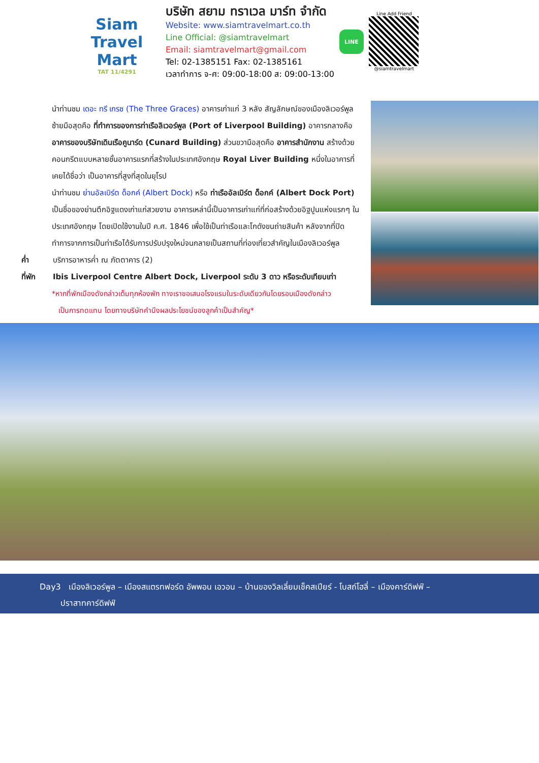Siam
Travel Mart
TAT 11/4291
บริษัท สยาม ทราเวล มาร์ท จำกัด
Website: www.siamtravelmart.co.th
Line Official: @siamtravelmart
Email: siamtravelmart@gmail.com
Tel: 02-1385151 Fax: 02-1385161
เวลาทำการ จ-ศ: 09:00-18:00 ส: 09:00-13:00
LINE
Line Add Friend
@siamtravelmart
นำท่านชม เดอะ ทรี เกรซ (The Three Graces) อาคารเก่าแก่ 3 หลัง สัญลักษณ์ของเมืองลิเวอร์พูล ซ้ายมือสุดคือ ที่ทำการของการท่าเรือลิเวอร์พูล (Port of Liverpool Building) อาคารกลางคือ อาคารของบริษัทเดินเรือคูนาร์ด (Cunard Building) ส่วนขวามือสุดคือ อาคารสำนักงาน สร้างด้วยคอนกรีตแบบหลายชั้นอาคารแรกที่สร้างในประเทศอังกฤษ Royal Liver Building หนึ่งในอาคารที่เคยได้ชื่อว่า เป็นอาคารที่สูงที่สุดในยุโรป
นำท่านชม ย่านอัลเบิร์ต ด็อกค์ (Albert Dock) หรือ ท่าเรืออัลเบิร์ต ด็อกค์ (Albert Dock Port) เป็นชื่อของย่านตึกอิฐแดงเก่าแก่สวยงาม อาคารเหล่านี้เป็นอาคารเก่าแก่ที่ก่อสร้างด้วยอิฐปูนแห่งแรกๆ ในประเทศอังกฤษ โดยเปิดใช้งานในปี ค.ศ. 1846 เพื่อใช้เป็นท่าเรือและโกดังขนถ่ายสินค้า หลังจากที่ปิดทำการจากการเป็นท่าเรือได้รับการปรับปรุงใหม่จนกลายเป็นสถานที่ท่องเที่ยวสำคัญในเมืองลิเวอร์พูล
ค่ำ บริการอาหารค่ำ ณ ภัตตาคาร (2)
ที่พัก Ibis Liverpool Centre Albert Dock, Liverpool ระดับ 3 ดาว หรือระดับเทียบเท่า
*หากที่พักเมืองดังกล่าวเต็มทุกห้องพัก ทางเราขอเสนอโรงแรมในระดับเดียวกันโดยรอบเมืองดังกล่าว
เป็นการทดแทน โดยทางบริษัทคำนึงผลประโยชน์ของลูกค้าเป็นสำคัญ*
Day3 เมืองลิเวอร์พูล – เมืองสแตรทฟอร์ด อัพพอน เอวอน – บ้านของวิลเลี่ยมเช็คสเปียร์ - โบสถ์โฮลี่ – เมืองคาร์ดิฟฟ์ –
ปราสาทคาร์ดิฟฟ์